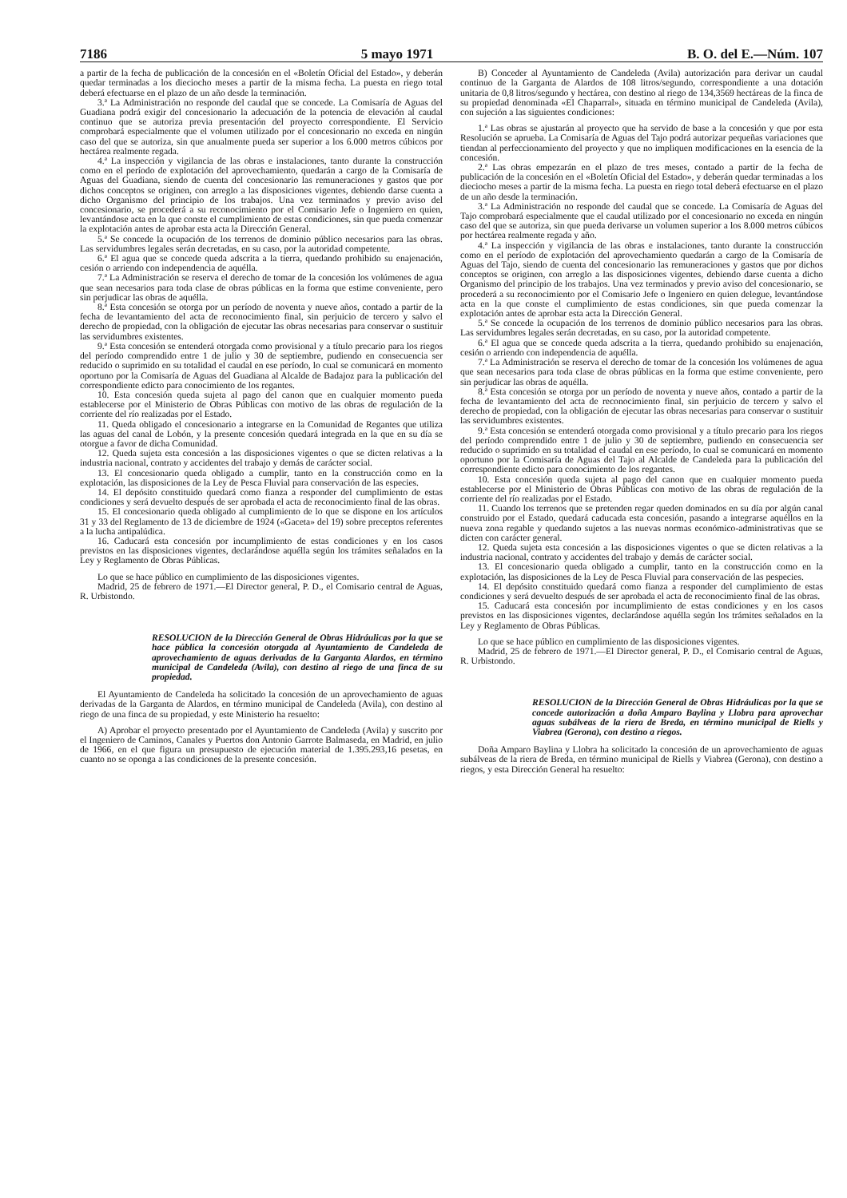7186 5 mayo 1971 B. O. del E.—Núm. 107
a partir de la fecha de publicación de la concesión en el «Boletín Oficial del Estado», y deberán quedar terminadas a los dieciocho meses a partir de la misma fecha. La puesta en riego total deberá efectuarse en el plazo de un año desde la terminación.
3.ª La Administración no responde del caudal que se concede. La Comisaría de Aguas del Guadiana podrá exigir del concesionario la adecuación de la potencia de elevación al caudal continuo que se autoriza previa presentación del proyecto correspondiente. El Servicio comprobará especialmente que el volumen utilizado por el concesionario no exceda en ningún caso del que se autoriza, sin que anualmente pueda ser superior a los 6.000 metros cúbicos por hectárea realmente regada.
4.ª La inspección y vigilancia de las obras e instalaciones, tanto durante la construcción como en el período de explotación del aprovechamiento, quedarán a cargo de la Comisaría de Aguas del Guadiana, siendo de cuenta del concesionario las remuneraciones y gastos que por dichos conceptos se originen, con arreglo a las disposiciones vigentes, debiendo darse cuenta a dicho Organismo del principio de los trabajos. Una vez terminados y previo aviso del concesionario, se procederá a su reconocimiento por el Comisario Jefe o Ingeniero en quien, levantándose acta en la que conste el cumplimiento de estas condiciones, sin que pueda comenzar la explotación antes de aprobar esta acta la Dirección General.
5.ª Se concede la ocupación de los terrenos de dominio público necesarios para las obras. Las servidumbres legales serán decretadas, en su caso, por la autoridad competente.
6.ª El agua que se concede queda adscrita a la tierra, quedando prohibido su enajenación, cesión o arriendo con independencia de aquélla.
7.ª La Administración se reserva el derecho de tomar de la concesión los volúmenes de agua que sean necesarios para toda clase de obras públicas en la forma que estime conveniente, pero sin perjudicar las obras de aquélla.
8.ª Esta concesión se otorga por un período de noventa y nueve años, contado a partir de la fecha de levantamiento del acta de reconocimiento final, sin perjuicio de tercero y salvo el derecho de propiedad, con la obligación de ejecutar las obras necesarias para conservar o sustituir las servidumbres existentes.
9.ª Esta concesión se entenderá otorgada como provisional y a título precario para los riegos del período comprendido entre 1 de julio y 30 de septiembre, pudiendo en consecuencia ser reducido o suprimido en su totalidad el caudal en ese período, lo cual se comunicará en momento oportuno por la Comisaría de Aguas del Guadiana al Alcalde de Badajoz para la publicación del correspondiente edicto para conocimiento de los regantes.
10. Esta concesión queda sujeta al pago del canon que en cualquier momento pueda establecerse por el Ministerio de Obras Públicas con motivo de las obras de regulación de la corriente del río realizadas por el Estado.
11. Queda obligado el concesionario a integrarse en la Comunidad de Regantes que utiliza las aguas del canal de Lobón, y la presente concesión quedará integrada en la que en su día se otorgue a favor de dicha Comunidad.
12. Queda sujeta esta concesión a las disposiciones vigentes o que se dicten relativas a la industria nacional, contrato y accidentes del trabajo y demás de carácter social.
13. El concesionario queda obligado a cumplir, tanto en la construcción como en la explotación, las disposiciones de la Ley de Pesca Fluvial para conservación de las especies.
14. El depósito constituido quedará como fianza a responder del cumplimiento de estas condiciones y será devuelto después de ser aprobada el acta de reconocimiento final de las obras.
15. El concesionario queda obligado al cumplimiento de lo que se dispone en los artículos 31 y 33 del Reglamento de 13 de diciembre de 1924 («Gaceta» del 19) sobre preceptos referentes a la lucha antipalúdica.
16. Caducará esta concesión por incumplimiento de estas condiciones y en los casos previstos en las disposiciones vigentes, declarándose aquélla según los trámites señalados en la Ley y Reglamento de Obras Públicas.
Lo que se hace público en cumplimiento de las disposiciones vigentes.
Madrid, 25 de febrero de 1971.—El Director general, P. D., el Comisario central de Aguas, R. Urbistondo.
RESOLUCION de la Dirección General de Obras Hidráulicas por la que se hace pública la concesión otorgada al Ayuntamiento de Candeleda de aprovechamiento de aguas derivadas de la Garganta Alardos, en término municipal de Candeleda (Avila), con destino al riego de una finca de su propiedad.
El Ayuntamiento de Candeleda ha solicitado la concesión de un aprovechamiento de aguas derivadas de la Garganta de Alardos, en término municipal de Candeleda (Avila), con destino al riego de una finca de su propiedad, y este Ministerio ha resuelto:
A) Aprobar el proyecto presentado por el Ayuntamiento de Candeleda (Avila) y suscrito por el Ingeniero de Caminos, Canales y Puertos don Antonio Garrote Balmaseda, en Madrid, en julio de 1966, en el que figura un presupuesto de ejecución material de 1.395.293,16 pesetas, en cuanto no se oponga a las condiciones de la presente concesión.
B) Conceder al Ayuntamiento de Candeleda (Avila) autorización para derivar un caudal continuo de la Garganta de Alardos de 108 litros/segundo, correspondiente a una dotación unitaria de 0,8 litros/segundo y hectárea, con destino al riego de 134,3569 hectáreas de la finca de su propiedad denominada «El Chaparral», situada en término municipal de Candeleda (Avila), con sujeción a las siguientes condiciones:
1.ª Las obras se ajustarán al proyecto que ha servido de base a la concesión y que por esta Resolución se aprueba. La Comisaría de Aguas del Tajo podrá autorizar pequeñas variaciones que tiendan al perfeccionamiento del proyecto y que no impliquen modificaciones en la esencia de la concesión.
2.ª Las obras empezarán en el plazo de tres meses, contado a partir de la fecha de publicación de la concesión en el «Boletín Oficial del Estado», y deberán quedar terminadas a los dieciocho meses a partir de la misma fecha. La puesta en riego total deberá efectuarse en el plazo de un año desde la terminación.
3.ª La Administración no responde del caudal que se concede. La Comisaría de Aguas del Tajo comprobará especialmente que el caudal utilizado por el concesionario no exceda en ningún caso del que se autoriza, sin que pueda derivarse un volumen superior a los 8.000 metros cúbicos por hectárea realmente regada y año.
4.ª La inspección y vigilancia de las obras e instalaciones, tanto durante la construcción como en el período de explotación del aprovechamiento quedarán a cargo de la Comisaría de Aguas del Tajo, siendo de cuenta del concesionario las remuneraciones y gastos que por dichos conceptos se originen, con arreglo a las disposiciones vigentes, debiendo darse cuenta a dicho Organismo del principio de los trabajos. Una vez terminados y previo aviso del concesionario, se procederá a su reconocimiento por el Comisario Jefe o Ingeniero en quien delegue, levantándose acta en la que conste el cumplimiento de estas condiciones, sin que pueda comenzar la explotación antes de aprobar esta acta la Dirección General.
5.ª Se concede la ocupación de los terrenos de dominio público necesarios para las obras. Las servidumbres legales serán decretadas, en su caso, por la autoridad competente.
6.ª El agua que se concede queda adscrita a la tierra, quedando prohibido su enajenación, cesión o arriendo con independencia de aquélla.
7.ª La Administración se reserva el derecho de tomar de la concesión los volúmenes de agua que sean necesarios para toda clase de obras públicas en la forma que estime conveniente, pero sin perjudicar las obras de aquélla.
8.ª Esta concesión se otorga por un período de noventa y nueve años, contado a partir de la fecha de levantamiento del acta de reconocimiento final, sin perjuicio de tercero y salvo el derecho de propiedad, con la obligación de ejecutar las obras necesarias para conservar o sustituir las servidumbres existentes.
9.ª Esta concesión se entenderá otorgada como provisional y a título precario para los riegos del período comprendido entre 1 de julio y 30 de septiembre, pudiendo en consecuencia ser reducido o suprimido en su totalidad el caudal en ese período, lo cual se comunicará en momento oportuno por la Comisaría de Aguas del Tajo al Alcalde de Candeleda para la publicación del correspondiente edicto para conocimiento de los regantes.
10. Esta concesión queda sujeta al pago del canon que en cualquier momento pueda establecerse por el Ministerio de Obras Públicas con motivo de las obras de regulación de la corriente del río realizadas por el Estado.
11. Cuando los terrenos que se pretenden regar queden dominados en su día por algún canal construido por el Estado, quedará caducada esta concesión, pasando a integrarse aquéllos en la nueva zona regable y quedando sujetos a las nuevas normas económico-administrativas que se dicten con carácter general.
12. Queda sujeta esta concesión a las disposiciones vigentes o que se dicten relativas a la industria nacional, contrato y accidentes del trabajo y demás de carácter social.
13. El concesionario queda obligado a cumplir, tanto en la construcción como en la explotación, las disposiciones de la Ley de Pesca Fluvial para conservación de las pespecies.
14. El depósito constituido quedará como fianza a responder del cumplimiento de estas condiciones y será devuelto después de ser aprobada el acta de reconocimiento final de las obras.
15. Caducará esta concesión por incumplimiento de estas condiciones y en los casos previstos en las disposiciones vigentes, declarándose aquélla según los trámites señalados en la Ley y Reglamento de Obras Públicas.
Lo que se hace público en cumplimiento de las disposiciones vigentes.
Madrid, 25 de febrero de 1971.—El Director general, P. D., el Comisario central de Aguas, R. Urbistondo.
RESOLUCION de la Dirección General de Obras Hidráulicas por la que se concede autorización a doña Amparo Baylina y Llobra para aprovechar aguas subálveas de la riera de Breda, en término municipal de Riells y Viabrea (Gerona), con destino a riegos.
Doña Amparo Baylina y Llobra ha solicitado la concesión de un aprovechamiento de aguas subálveas de la riera de Breda, en término municipal de Riells y Viabrea (Gerona), con destino a riegos, y esta Dirección General ha resuelto: